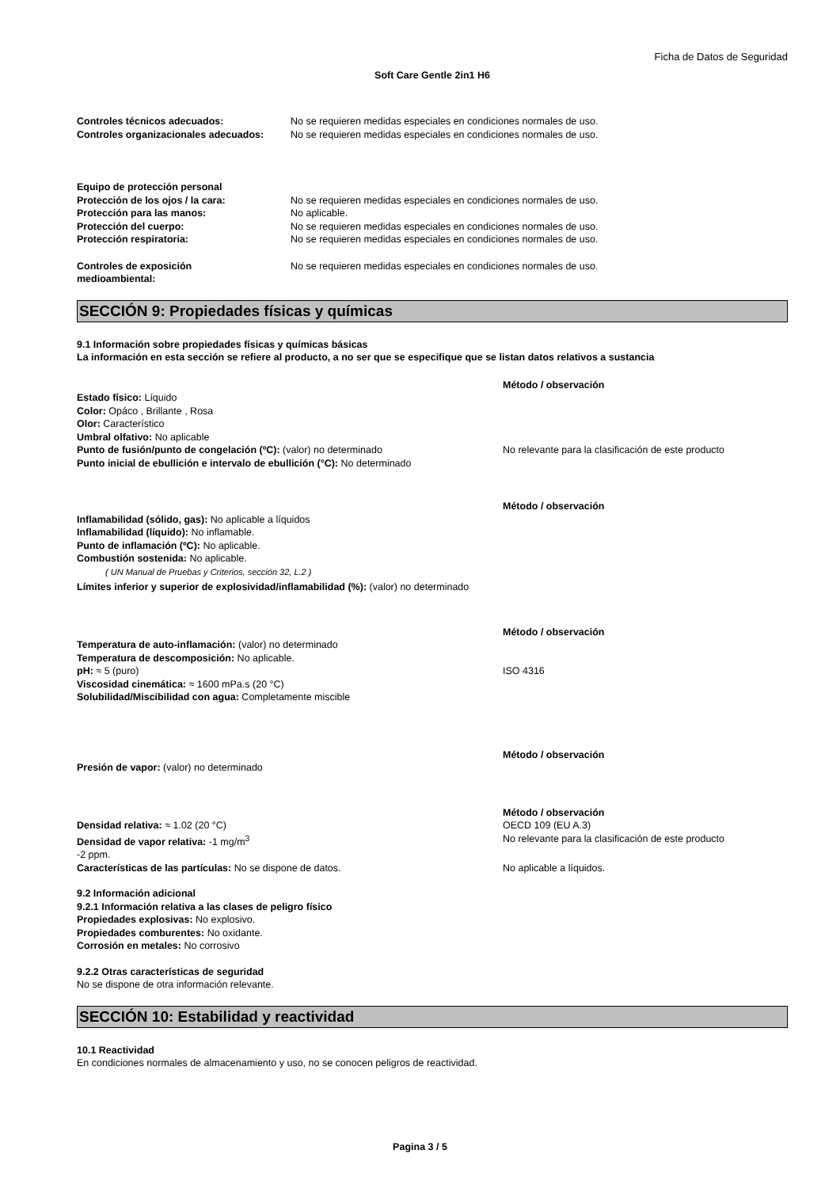Ficha de Datos de Seguridad
Soft Care Gentle 2in1 H6
Controles técnicos adecuados: No se requieren medidas especiales en condiciones normales de uso.
Controles organizacionales adecuados:
No se requieren medidas especiales en condiciones normales de uso.
Equipo de protección personal
Protección de los ojos / la cara: No se requieren medidas especiales en condiciones normales de uso.
Protección para las manos: No aplicable.
Protección del cuerpo: No se requieren medidas especiales en condiciones normales de uso.
Protección respiratoria: No se requieren medidas especiales en condiciones normales de uso.
Controles de exposición
medioambiental:
No se requieren medidas especiales en condiciones normales de uso.
SECCIÓN 9: Propiedades físicas y químicas
9.1 Información sobre propiedades físicas y químicas básicas
La información en esta sección se refiere al producto, a no ser que se especifique que se listan datos relativos a sustancia
Método / observación
Estado físico: Líquido
Color: Opáco , Brillante , Rosa
Olor: Característico
Umbral olfativo: No aplicable
Punto de fusión/punto de congelación (ºC): (valor) no determinado No relevante para la clasificación de este producto
Punto inicial de ebullición e intervalo de ebullición (°C): No determinado
Método / observación
Inflamabilidad (sólido, gas): No aplicable a líquidos
Inflamabilidad (líquido): No inflamable.
Punto de inflamación (ºC): No aplicable.
Combustión sostenida: No aplicable.
( UN Manual de Pruebas y Criterios, sección 32, L.2 )
Límites inferior y superior de explosividad/inflamabilidad (%): (valor) no determinado
Método / observación
Temperatura de auto-inflamación: (valor) no determinado
Temperatura de descomposición: No aplicable.
pH: ≈ 5 (puro) ISO 4316
Viscosidad cinemática: ≈ 1600 mPa.s (20 °C)
Solubilidad/Miscibilidad con agua: Completamente miscible
Método / observación
Presión de vapor: (valor) no determinado
Método / observación
Densidad relativa: ≈ 1.02 (20 °C) OECD 109 (EU A.3)
Densidad de vapor relativa: -1 mg/m<sup>3</sup>
-2 ppm.
No relevante para la clasificación de este producto
Características de las partículas: No se dispone de datos. No aplicable a líquidos.
9.2 Información adicional
9.2.1 Información relativa a las clases de peligro físico
Propiedades explosivas: No explosivo.
Propiedades comburentes: No oxidante.
Corrosión en metales: No corrosivo
9.2.2 Otras características de seguridad
No se dispone de otra información relevante.
SECCIÓN 10: Estabilidad y reactividad
10.1 Reactividad
En condiciones normales de almacenamiento y uso, no se conocen peligros de reactividad.
Pagina 3 / 5